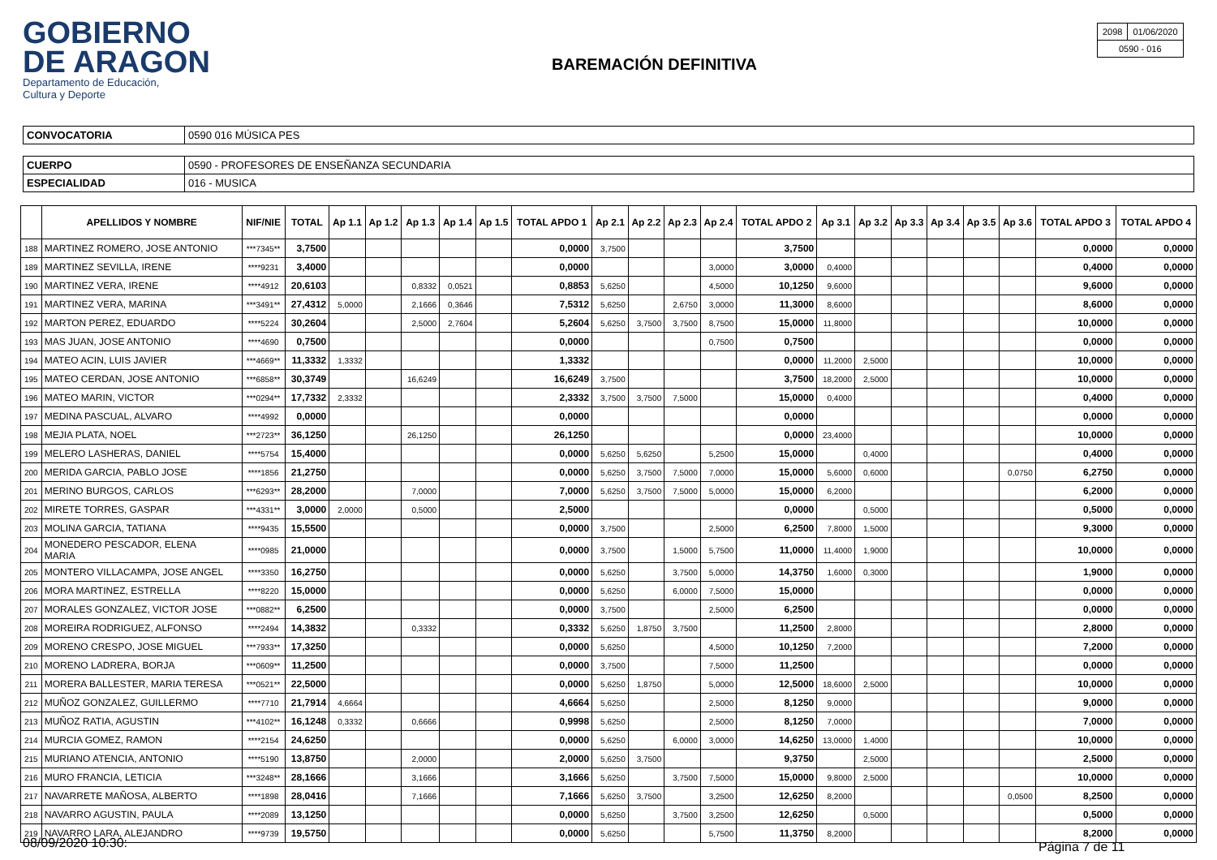GOBIERNO
DE ARAGON
Departamento de Educación,
Cultura y Deporte
BAREMACIÓN DEFINITIVA
| 2098 | 01/06/2020 |
| 0590 - 016 | |
| CONVOCATORIA | 0590 016 MÚSICA PES |
| CUERPO | 0590 - PROFESORES DE ENSEÑANZA SECUNDARIA |
| ESPECIALIDAD | 016 - MUSICA |
| | APELLIDOS Y NOMBRE | NIF/NIE | TOTAL | Ap 1.1 | Ap 1.2 | Ap 1.3 | Ap 1.4 | Ap 1.5 | TOTAL APDO 1 | Ap 2.1 | Ap 2.2 | Ap 2.3 | Ap 2.4 | TOTAL APDO 2 | Ap 3.1 | Ap 3.2 | Ap 3.3 | Ap 3.4 | Ap 3.5 | Ap 3.6 | TOTAL APDO 3 | TOTAL APDO 4 |
| --- | --- | --- | --- | --- | --- | --- | --- | --- | --- | --- | --- | --- | --- | --- | --- | --- | --- | --- | --- | --- | --- | --- |
| 188 | MARTINEZ ROMERO, JOSE ANTONIO | ***7345** | 3,7500 | | | | | | 0,0000 | 3,7500 | | | | 3,7500 | | | | | | | 0,0000 | 0,0000 |
| 189 | MARTINEZ SEVILLA, IRENE | ****9231 | 3,4000 | | | | | | 0,0000 | | | | 3,0000 | 3,0000 | 0,4000 | | | | | | 0,4000 | 0,0000 |
| 190 | MARTINEZ VERA, IRENE | ****4912 | 20,6103 | | | 0,8332 | 0,0521 | | 0,8853 | 5,6250 | | | 4,5000 | 10,1250 | 9,6000 | | | | | | 9,6000 | 0,0000 |
| 191 | MARTINEZ VERA, MARINA | ***3491** | 27,4312 | 5,0000 | | 2,1666 | 0,3646 | | 7,5312 | 5,6250 | | 2,6750 | 3,0000 | 11,3000 | 8,6000 | | | | | | 8,6000 | 0,0000 |
| 192 | MARTON PEREZ, EDUARDO | ****5224 | 30,2604 | | | 2,5000 | 2,7604 | | 5,2604 | 5,6250 | 3,7500 | 3,7500 | 8,7500 | 15,0000 | 11,8000 | | | | | | 10,0000 | 0,0000 |
| 193 | MAS JUAN, JOSE ANTONIO | ****4690 | 0,7500 | | | | | | 0,0000 | | | | 0,7500 | 0,7500 | | | | | | | 0,0000 | 0,0000 |
| 194 | MATEO ACIN, LUIS JAVIER | ***4669** | 11,3332 | 1,3332 | | | | | 1,3332 | | | | | 0,0000 | 11,2000 | 2,5000 | | | | | 10,0000 | 0,0000 |
| 195 | MATEO CERDAN, JOSE ANTONIO | ***6858** | 30,3749 | | | 16,6249 | | | 16,6249 | 3,7500 | | | | 3,7500 | 18,2000 | 2,5000 | | | | | 10,0000 | 0,0000 |
| 196 | MATEO MARIN, VICTOR | ***0294** | 17,7332 | 2,3332 | | | | | 2,3332 | 3,7500 | 3,7500 | 7,5000 | | 15,0000 | 0,4000 | | | | | | 0,4000 | 0,0000 |
| 197 | MEDINA PASCUAL, ALVARO | ****4992 | 0,0000 | | | | | | 0,0000 | | | | | 0,0000 | | | | | | | 0,0000 | 0,0000 |
| 198 | MEJIA PLATA, NOEL | ***2723** | 36,1250 | | | 26,1250 | | | 26,1250 | | | | | 0,0000 | 23,4000 | | | | | | 10,0000 | 0,0000 |
| 199 | MELERO LASHERAS, DANIEL | ****5754 | 15,4000 | | | | | | 0,0000 | 5,6250 | 5,6250 | | 5,2500 | 15,0000 | | 0,4000 | | | | | 0,4000 | 0,0000 |
| 200 | MERIDA GARCIA, PABLO JOSE | ****1856 | 21,2750 | | | | | | 0,0000 | 5,6250 | 3,7500 | 7,5000 | 7,0000 | 15,0000 | 5,6000 | 0,6000 | | | | 0,0750 | 6,2750 | 0,0000 |
| 201 | MERINO BURGOS, CARLOS | ***6293** | 28,2000 | | | 7,0000 | | | 7,0000 | 5,6250 | 3,7500 | 7,5000 | 5,0000 | 15,0000 | 6,2000 | | | | | | 6,2000 | 0,0000 |
| 202 | MIRETE TORRES, GASPAR | ***4331** | 3,0000 | 2,0000 | | 0,5000 | | | 2,5000 | | | | | 0,0000 | | 0,5000 | | | | | 0,5000 | 0,0000 |
| 203 | MOLINA GARCIA, TATIANA | ****9435 | 15,5500 | | | | | | 0,0000 | 3,7500 | | | 2,5000 | 6,2500 | 7,8000 | 1,5000 | | | | | 9,3000 | 0,0000 |
| 204 | MONEDERO PESCADOR, ELENA MARIA | ****0985 | 21,0000 | | | | | | 0,0000 | 3,7500 | | 1,5000 | 5,7500 | 11,0000 | 11,4000 | 1,9000 | | | | | 10,0000 | 0,0000 |
| 205 | MONTERO VILLACAMPA, JOSE ANGEL | ****3350 | 16,2750 | | | | | | 0,0000 | 5,6250 | | 3,7500 | 5,0000 | 14,3750 | 1,6000 | 0,3000 | | | | | 1,9000 | 0,0000 |
| 206 | MORA MARTINEZ, ESTRELLA | ****8220 | 15,0000 | | | | | | 0,0000 | 5,6250 | | 6,0000 | 7,5000 | 15,0000 | | | | | | | 0,0000 | 0,0000 |
| 207 | MORALES GONZALEZ, VICTOR JOSE | ***0882** | 6,2500 | | | | | | 0,0000 | 3,7500 | | | 2,5000 | 6,2500 | | | | | | | 0,0000 | 0,0000 |
| 208 | MOREIRA RODRIGUEZ, ALFONSO | ****2494 | 14,3832 | | | 0,3332 | | | 0,3332 | 5,6250 | 1,8750 | 3,7500 | | 11,2500 | 2,8000 | | | | | | 2,8000 | 0,0000 |
| 209 | MORENO CRESPO, JOSE MIGUEL | ***7933** | 17,3250 | | | | | | 0,0000 | 5,6250 | | | 4,5000 | 10,1250 | 7,2000 | | | | | | 7,2000 | 0,0000 |
| 210 | MORENO LADRERA, BORJA | ***0609** | 11,2500 | | | | | | 0,0000 | 3,7500 | | | 7,5000 | 11,2500 | | | | | | | 0,0000 | 0,0000 |
| 211 | MORERA BALLESTER, MARIA TERESA | ***0521** | 22,5000 | | | | | | 0,0000 | 5,6250 | 1,8750 | | 5,0000 | 12,5000 | 18,6000 | 2,5000 | | | | | 10,0000 | 0,0000 |
| 212 | MUÑOZ GONZALEZ, GUILLERMO | ****7710 | 21,7914 | 4,6664 | | | | | 4,6664 | 5,6250 | | | 2,5000 | 8,1250 | 9,0000 | | | | | | 9,0000 | 0,0000 |
| 213 | MUÑOZ RATIA, AGUSTIN | ***4102** | 16,1248 | 0,3332 | | 0,6666 | | | 0,9998 | 5,6250 | | | 2,5000 | 8,1250 | 7,0000 | | | | | | 7,0000 | 0,0000 |
| 214 | MURCIA GOMEZ, RAMON | ****2154 | 24,6250 | | | | | | 0,0000 | 5,6250 | | 6,0000 | 3,0000 | 14,6250 | 13,0000 | 1,4000 | | | | | 10,0000 | 0,0000 |
| 215 | MURIANO ATENCIA, ANTONIO | ****5190 | 13,8750 | | | 2,0000 | | | 2,0000 | 5,6250 | 3,7500 | | | 9,3750 | | 2,5000 | | | | | 2,5000 | 0,0000 |
| 216 | MURO FRANCIA, LETICIA | ***3248** | 28,1666 | | | 3,1666 | | | 3,1666 | 5,6250 | | 3,7500 | 7,5000 | 15,0000 | 9,8000 | 2,5000 | | | | | 10,0000 | 0,0000 |
| 217 | NAVARRETE MAÑOSA, ALBERTO | ****1898 | 28,0416 | | | 7,1666 | | | 7,1666 | 5,6250 | 3,7500 | | 3,2500 | 12,6250 | 8,2000 | | | | | 0,0500 | 8,2500 | 0,0000 |
| 218 | NAVARRO AGUSTIN, PAULA | ****2089 | 13,1250 | | | | | | 0,0000 | 5,6250 | | 3,7500 | 3,2500 | 12,6250 | | 0,5000 | | | | | 0,5000 | 0,0000 |
| 219 | NAVARRO LARA, ALEJANDRO | ****9739 | 19,5750 | | | | | | 0,0000 | 5,6250 | | | 5,7500 | 11,3750 | 8,2000 | | | | | | 8,2000 | 0,0000 |
08/09/2020 10:30: Página 7 de 11